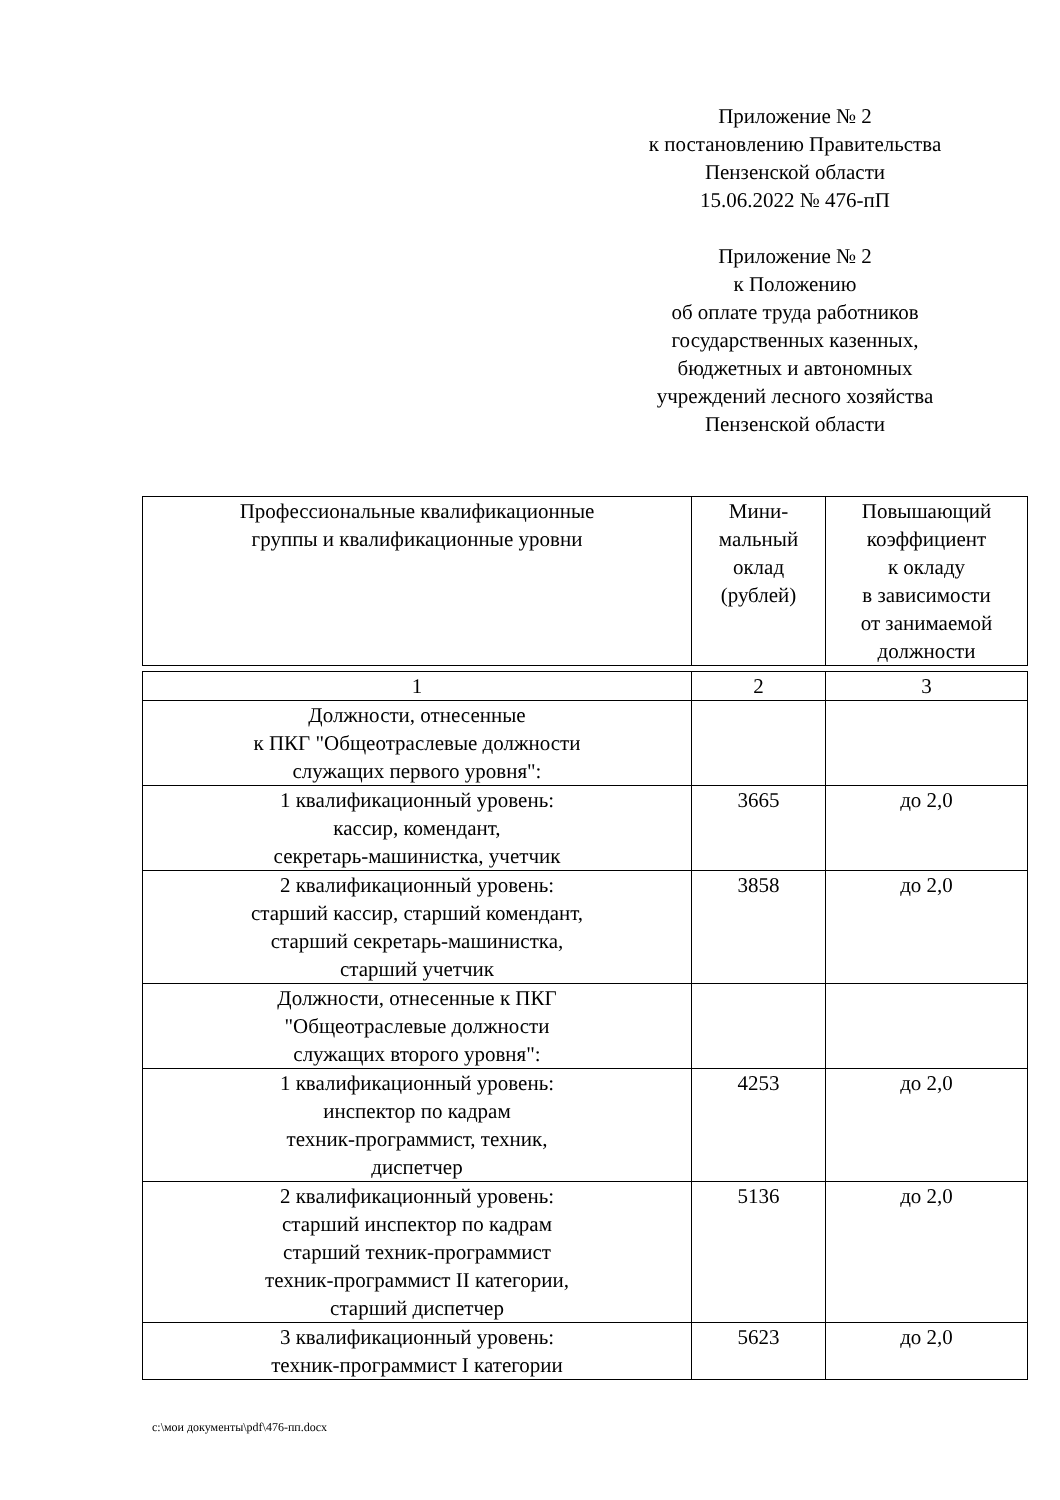Приложение № 2
к постановлению Правительства
Пензенской области
15.06.2022 № 476-пП
Приложение № 2
к Положению
об оплате труда работников
государственных казенных,
бюджетных и автономных
учреждений лесного хозяйства
Пензенской области
| Профессиональные квалификационные группы и квалификационные уровни | Мини- мальный оклад (рублей) | Повышающий коэффициент к окладу в зависимости от занимаемой должности |
| 1 | 2 | 3 |
| Должности, отнесенные к ПКГ "Общеотраслевые должности служащих первого уровня": | | |
| 1 квалификационный уровень: кассир, комендант, секретарь-машинистка, учетчик | 3665 | до 2,0 |
| 2 квалификационный уровень: старший кассир, старший комендант, старший секретарь-машинистка, старший учетчик | 3858 | до 2,0 |
| Должности, отнесенные к ПКГ "Общеотраслевые должности служащих второго уровня": | | |
| 1 квалификационный уровень: инспектор по кадрам техник-программист, техник, диспетчер | 4253 | до 2,0 |
| 2 квалификационный уровень: старший инспектор по кадрам старший техник-программист техник-программист II категории, старший диспетчер | 5136 | до 2,0 |
| 3 квалификационный уровень: техник-программист I категории | 5623 | до 2,0 |
c:\мои документы\pdf\476-пп.docx